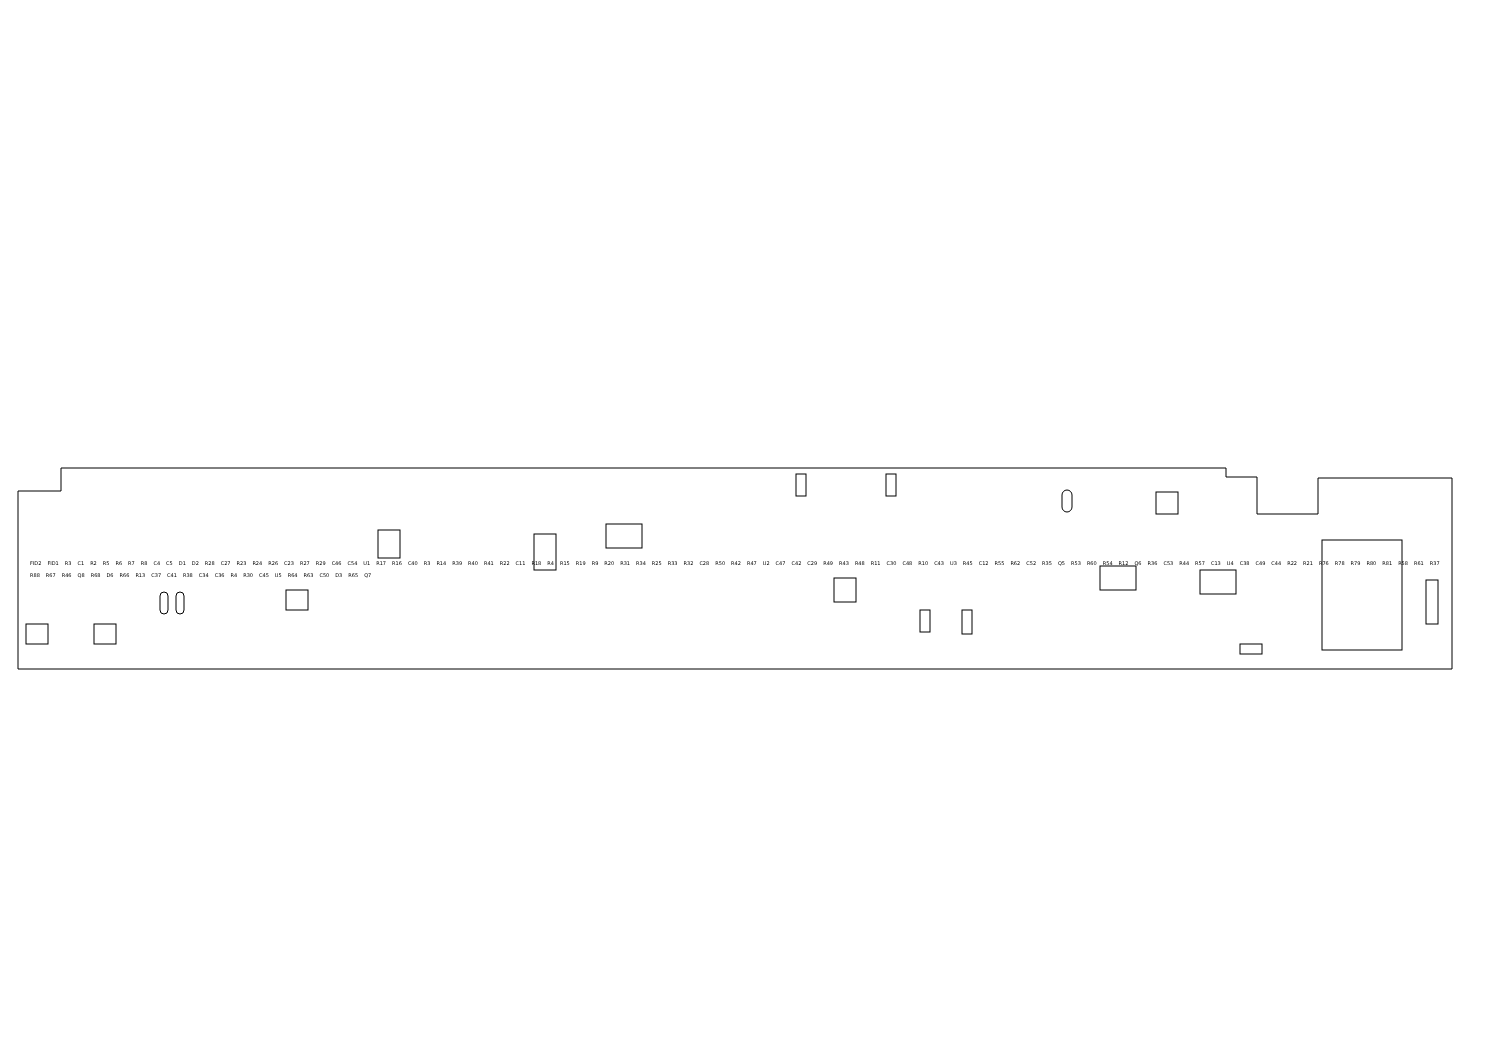FID2 FID1 R3 C1 R2 R5 R6 R7 R8 C4 C5 D1 D2 R28 C27 R23 R24 R26 C23 R27 R29 C46 C54 U1 R17 R16 C40 R3 R14 R39 R40 R41 R22 C11 R18 R4 R15 R19 R9 R20 R31 R34 R25 R33 R32 C28 R50 R42 R47 U2 C47 C42 C29 R49 R43 R48 R11 C30 C48 R10 C43 U3 R45 C12 R55 R62 C52 R35 Q5 R53 R60 R54 R12 Q6 R36 C53 R44 R57 C13 U4 C38 C49 C44 R22 R21 R76 R78 R79 R80 R81 R58 R61 R37 R88 R67 R46 Q8 R68 D6 R66 R13 C37 C41 R38 C34 C36 R4 R30 C45 U5 R64 R63 C50 D3 R65 Q7